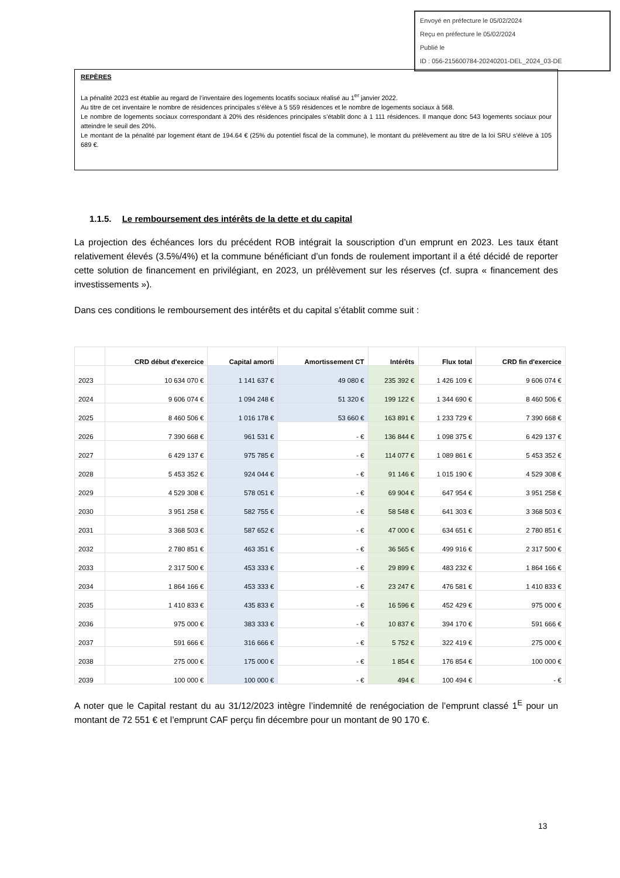Envoyé en préfecture le 05/02/2024
Reçu en préfecture le 05/02/2024
Publié le
ID : 056-215600784-20240201-DEL_2024_03-DE
REPÈRES
La pénalité 2023 est établie au regard de l’inventaire des logements locatifs sociaux réalisé au 1<sup>er</sup> janvier 2022.
Au titre de cet inventaire le nombre de résidences principales s’élève à 5 559 résidences et le nombre de logements sociaux à 568.
Le nombre de logements sociaux correspondant à 20% des résidences principales s’établit donc à 1 111 résidences. Il manque donc 543 logements sociaux pour atteindre le seuil des 20%.
Le montant de la pénalité par logement étant de 194.64 € (25% du potentiel fiscal de la commune), le montant du prélèvement au titre de la loi SRU s’élève à 105 689 €.
1.1.5. Le remboursement des intérêts de la dette et du capital
La projection des échéances lors du précédent ROB intégrait la souscription d’un emprunt en 2023. Les taux étant relativement élevés (3.5%/4%) et la commune bénéficiant d’un fonds de roulement important il a été décidé de reporter cette solution de financement en privilégiant, en 2023, un prélèvement sur les réserves (cf. supra « financement des investissements »).
Dans ces conditions le remboursement des intérêts et du capital s’établit comme suit :
| | CRD début d'exercice | Capital amorti | Amortissement CT | Intérêts | Flux total | CRD fin d'exercice |
| --- | --- | --- | --- | --- | --- | --- |
| 2023 | 10 634 070 € | 1 141 637 € | 49 080 € | 235 392 € | 1 426 109 € | 9 606 074 € |
| 2024 | 9 606 074 € | 1 094 248 € | 51 320 € | 199 122 € | 1 344 690 € | 8 460 506 € |
| 2025 | 8 460 506 € | 1 016 178 € | 53 660 € | 163 891 € | 1 233 729 € | 7 390 668 € |
| 2026 | 7 390 668 € | 961 531 € | - € | 136 844 € | 1 098 375 € | 6 429 137 € |
| 2027 | 6 429 137 € | 975 785 € | - € | 114 077 € | 1 089 861 € | 5 453 352 € |
| 2028 | 5 453 352 € | 924 044 € | - € | 91 146 € | 1 015 190 € | 4 529 308 € |
| 2029 | 4 529 308 € | 578 051 € | - € | 69 904 € | 647 954 € | 3 951 258 € |
| 2030 | 3 951 258 € | 582 755 € | - € | 58 548 € | 641 303 € | 3 368 503 € |
| 2031 | 3 368 503 € | 587 652 € | - € | 47 000 € | 634 651 € | 2 780 851 € |
| 2032 | 2 780 851 € | 463 351 € | - € | 36 565 € | 499 916 € | 2 317 500 € |
| 2033 | 2 317 500 € | 453 333 € | - € | 29 899 € | 483 232 € | 1 864 166 € |
| 2034 | 1 864 166 € | 453 333 € | - € | 23 247 € | 476 581 € | 1 410 833 € |
| 2035 | 1 410 833 € | 435 833 € | - € | 16 596 € | 452 429 € | 975 000 € |
| 2036 | 975 000 € | 383 333 € | - € | 10 837 € | 394 170 € | 591 666 € |
| 2037 | 591 666 € | 316 666 € | - € | 5 752 € | 322 419 € | 275 000 € |
| 2038 | 275 000 € | 175 000 € | - € | 1 854 € | 176 854 € | 100 000 € |
| 2039 | 100 000 € | 100 000 € | - € | 494 € | 100 494 € | - € |
A noter que le Capital restant du au 31/12/2023 intègre l’indemnité de renégociation de l’emprunt classé 1<sup>E</sup> pour un montant de 72 551 € et l’emprunt CAF perçu fin décembre pour un montant de 90 170 €.
13